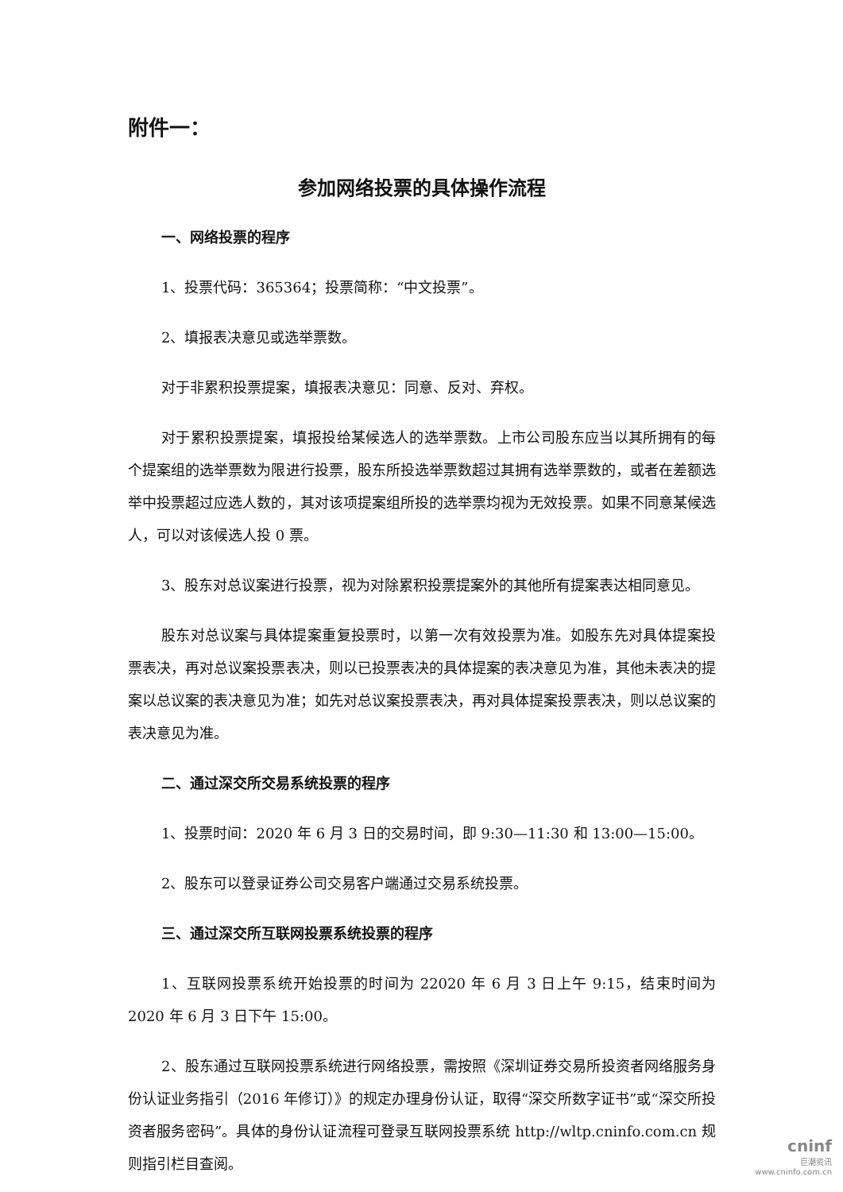附件一：
参加网络投票的具体操作流程
一、网络投票的程序
1、投票代码：365364；投票简称：“中文投票”。
2、填报表决意见或选举票数。
对于非累积投票提案，填报表决意见：同意、反对、弃权。
对于累积投票提案，填报投给某候选人的选举票数。上市公司股东应当以其所拥有的每个提案组的选举票数为限进行投票，股东所投选举票数超过其拥有选举票数的，或者在差额选举中投票超过应选人数的，其对该项提案组所投的选举票均视为无效投票。如果不同意某候选人，可以对该候选人投 0 票。
3、股东对总议案进行投票，视为对除累积投票提案外的其他所有提案表达相同意见。
股东对总议案与具体提案重复投票时，以第一次有效投票为准。如股东先对具体提案投票表决，再对总议案投票表决，则以已投票表决的具体提案的表决意见为准，其他未表决的提案以总议案的表决意见为准；如先对总议案投票表决，再对具体提案投票表决，则以总议案的表决意见为准。
二、通过深交所交易系统投票的程序
1、投票时间：2020 年 6 月 3 日的交易时间，即 9:30—11:30 和 13:00—15:00。
2、股东可以登录证券公司交易客户端通过交易系统投票。
三、通过深交所互联网投票系统投票的程序
1、互联网投票系统开始投票的时间为 22020 年 6 月 3 日上午 9:15，结束时间为 2020 年 6 月 3 日下午 15:00。
2、股东通过互联网投票系统进行网络投票，需按照《深圳证券交易所投资者网络服务身份认证业务指引（2016 年修订）》的规定办理身份认证，取得“深交所数字证书”或“深交所投资者服务密码”。具体的身份认证流程可登录互联网投票系统 http://wltp.cninfo.com.cn 规则指引栏目查阅。
cninf
巨潮资讯
www.cninfo.com.cn